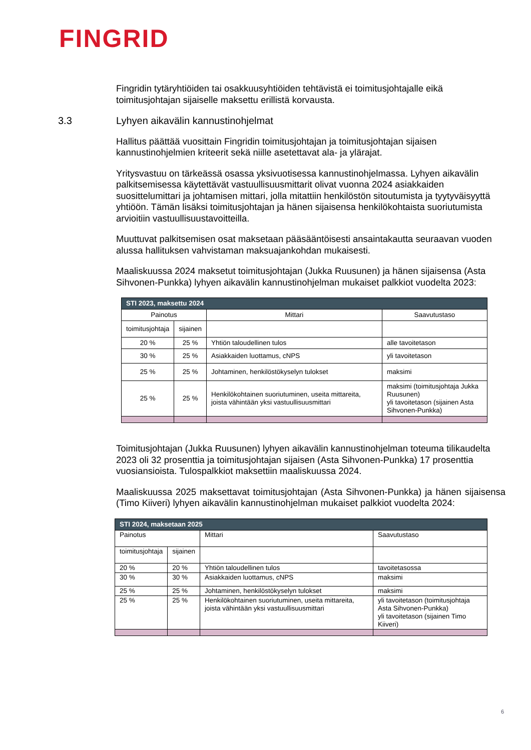FINGRID
Fingridin tytäryhtiöiden tai osakkuusyhtiöiden tehtävistä ei toimitusjohtajalle eikä toimitusjohtajan sijaiselle maksettu erillistä korvausta.
3.3 Lyhyen aikavälin kannustinohjelmat
Hallitus päättää vuosittain Fingridin toimitusjohtajan ja toimitusjohtajan sijaisen kannustinohjelmien kriteerit sekä niille asetettavat ala- ja ylärajat.
Yritysvastuu on tärkeässä osassa yksivuotisessa kannustinohjelmassa. Lyhyen aikavälin palkitsemisessa käytettävät vastuullisuusmittarit olivat vuonna 2024 asiakkaiden suosittelumittari ja johtamisen mittari, jolla mitattiin henkilöstön sitoutumista ja tyytyväisyyttä yhtiöön. Tämän lisäksi toimitusjohtajan ja hänen sijaisensa henkilökohtaista suoriutumista arvioitiin vastuullisuustavoitteilla.
Muuttuvat palkitsemisen osat maksetaan pääsääntöisesti ansaintakautta seuraavan vuoden alussa hallituksen vahvistaman maksuajankohdan mukaisesti.
Maaliskuussa 2024 maksetut toimitusjohtajan (Jukka Ruusunen) ja hänen sijaisensa (Asta Sihvonen-Punkka) lyhyen aikavälin kannustinohjelman mukaiset palkkiot vuodelta 2023:
| STI 2023, maksettu 2024 | | | |
| --- | --- | --- | --- |
| Painotus | | Mittari | Saavutustaso |
| toimitusjohtaja | sijainen | | |
| 20 % | 25 % | Yhtiön taloudellinen tulos | alle tavoitetason |
| 30 % | 25 % | Asiakkaiden luottamus, cNPS | yli tavoitetason |
| 25 % | 25 % | Johtaminen, henkilöstökyselyn tulokset | maksimi |
| 25 % | 25 % | Henkilökohtainen suoriutuminen, useita mittareita, joista vähintään yksi vastuullisuusmittari | maksimi (toimitusjohtaja Jukka Ruusunen) yli tavoitetason (sijainen Asta Sihvonen-Punkka) |
Toimitusjohtajan (Jukka Ruusunen) lyhyen aikavälin kannustinohjelman toteuma tilikaudelta 2023 oli 32 prosenttia ja toimitusjohtajan sijaisen (Asta Sihvonen-Punkka) 17 prosenttia vuosiansioista. Tulospalkkiot maksettiin maaliskuussa 2024.
Maaliskuussa 2025 maksettavat toimitusjohtajan (Asta Sihvonen-Punkka) ja hänen sijaisensa (Timo Kiiveri) lyhyen aikavälin kannustinohjelman mukaiset palkkiot vuodelta 2024:
| STI 2024, maksetaan 2025 | | | |
| --- | --- | --- | --- |
| Painotus | | Mittari | Saavutustaso |
| toimitusjohtaja | sijainen | | |
| 20 % | 20 % | Yhtiön taloudellinen tulos | tavoitetasossa |
| 30 % | 30 % | Asiakkaiden luottamus, cNPS | maksimi |
| 25 % | 25 % | Johtaminen, henkilöstökyselyn tulokset | maksimi |
| 25 % | 25 % | Henkilökohtainen suoriutuminen, useita mittareita, joista vähintään yksi vastuullisuusmittari | yli tavoitetason (toimitusjohtaja Asta Sihvonen-Punkka) yli tavoitetason (sijainen Timo Kiiveri) |
6